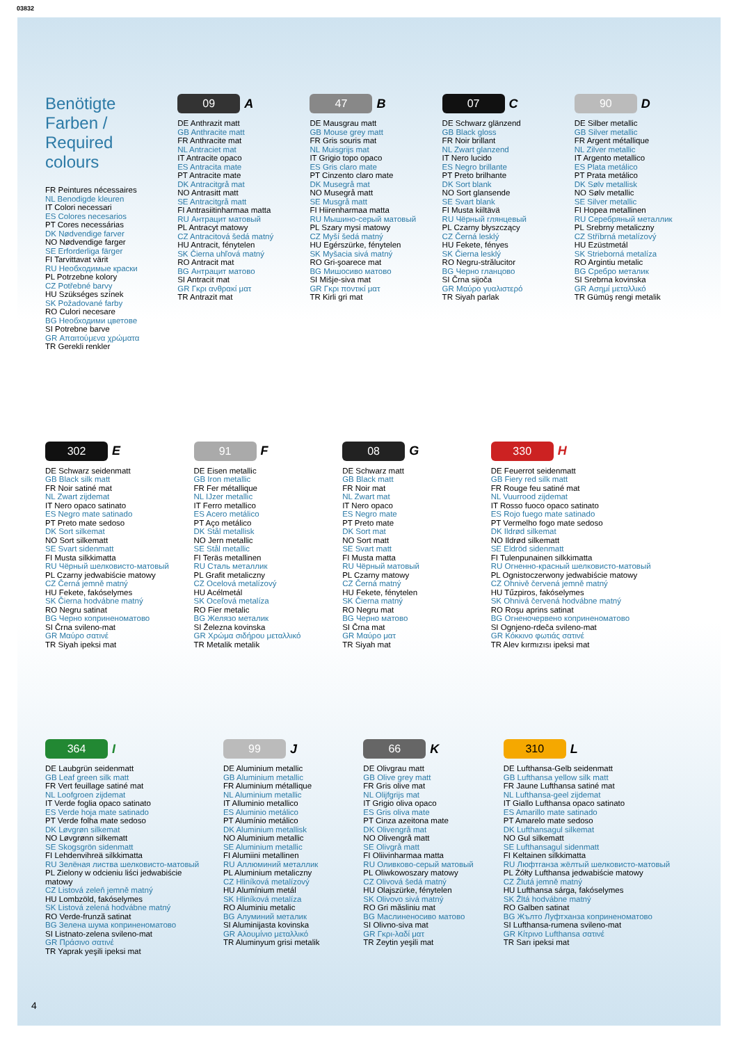03832
Benötigte Farben /
Required colours
FR Peintures nécessaires
NL Benodigde kleuren
IT Colori necessari
ES Colores necesarios
PT Cores necessárias
DK Nødvendige farver
NO Nødvendige farger
SE Erforderliga färger
FI Tarvittavat värit
RU Необходимые краски
PL Potrzebne kolory
CZ Potřebné barvy
HU Szükséges színek
SK Požadované farby
RO Culori necesare
BG Необходими цветове
SI Potrebne barve
GR Απαιτούμενα χρώματα
TR Gerekli renkler
09 A
DE Anthrazit matt
GB Anthracite matt
FR Anthracite mat
NL Antraciet mat
IT Antracite opaco
ES Antracita mate
PT Antracite mate
DK Antracitgrå mat
NO Antrasitt matt
SE Antracitgrå matt
FI Antrasiitinharmaa matta
RU Антрацит матовый
PL Antracyt matowy
CZ Antracitová šedá matný
HU Antracit, fénytelen
SK Čierna uhľová matný
RO Antracit mat
BG Антрацит матово
SI Antracit mat
GR Γκρι ανθρακί ματ
TR Antrazit mat
47 B
DE Mausgrau matt
GB Mouse grey matt
FR Gris souris mat
NL Muisgrijs mat
IT Grigio topo opaco
ES Gris claro mate
PT Cinzento claro mate
DK Musegrå mat
NO Musegrå matt
SE Musgrå matt
FI Hiirenharmaa matta
RU Мышино-серый матовый
PL Szary mysi matowy
CZ Myší šedá matný
HU Egérszürke, fénytelen
SK Myšacia sivá matný
RO Gri-şoarece mat
BG Мишосиво матово
SI Mišje-siva mat
GR Γκρι ποντικί ματ
TR Kirli gri mat
07 C
DE Schwarz glänzend
GB Black gloss
FR Noir brillant
NL Zwart glanzend
IT Nero lucido
ES Negro brillante
PT Preto brilhante
DK Sort blank
NO Sort glansende
SE Svart blank
FI Musta kiiltävä
RU Чёрный глянцевый
PL Czarny błyszczący
CZ Černá lesklý
HU Fekete, fényes
SK Čierna lesklý
RO Negru-strălucitor
BG Черно гланцово
SI Črna sijoča
GR Μαύρο γυαλιστερό
TR Siyah parlak
90 D
DE Silber metallic
GB Silver metallic
FR Argent métallique
NL Zilver metallic
IT Argento metallico
ES Plata metálico
PT Prata metálico
DK Sølv metallisk
NO Sølv metallic
SE Silver metallic
FI Hopea metallinen
RU Серебряный металлик
PL Srebrny metaliczny
CZ Stříbrná metalízový
HU Ezüstmetál
SK Strieborná metalíza
RO Argintiu metalic
BG Сребро металик
SI Srebrna kovinska
GR Ασημί μεταλλικό
TR Gümüş rengi metalik
302 E
DE Schwarz seidenmatt
GB Black silk matt
FR Noir satiné mat
NL Zwart zijdemat
IT Nero opaco satinato
ES Negro mate satinado
PT Preto mate sedoso
DK Sort silkemat
NO Sort silkematt
SE Svart sidenmatt
FI Musta silkkimatta
RU Чёрный шелковисто-матовый
PL Czarny jedwabiście matowy
CZ Černá jemně matný
HU Fekete, fakóselymes
SK Čierna hodvábne matný
RO Negru satinat
BG Черно коприненоматово
SI Črna svileno-mat
GR Μαύρο σατινέ
TR Siyah ipeksi mat
91 F
DE Eisen metallic
GB Iron metallic
FR Fer métallique
NL IJzer metallic
IT Ferro metallico
ES Acero metálico
PT Aço metálico
DK Stål metallisk
NO Jern metallic
SE Stål metallic
FI Teräs metallinen
RU Сталь металлик
PL Grafit metaliczny
CZ Ocelová metalízový
HU Acélmetál
SK Oceľová metalíza
RO Fier metalic
BG Желязо металик
SI Železna kovinska
GR Χρώμα σιδήρου μεταλλικό
TR Metalik metalik
08 G
DE Schwarz matt
GB Black matt
FR Noir mat
NL Zwart mat
IT Nero opaco
ES Negro mate
PT Preto mate
DK Sort mat
NO Sort matt
SE Svart matt
FI Musta matta
RU Чёрный матовый
PL Czarny matowy
CZ Černá matný
HU Fekete, fénytelen
SK Čierna matný
RO Negru mat
BG Черно матово
SI Črna mat
GR Μαύρο ματ
TR Siyah mat
330 H
DE Feuerrot seidenmatt
GB Fiery red silk matt
FR Rouge feu satiné mat
NL Vuurrood zijdemat
IT Rosso fuoco opaco satinato
ES Rojo fuego mate satinado
PT Vermelho fogo mate sedoso
DK Ildrød silkemat
NO Ildrød silkematt
SE Eldröd sidenmatt
FI Tulenpunainen silkkimatta
RU Огненно-красный шелковисто-матовый
PL Ognistoczerwony jedwabiście matowy
CZ Ohnivě červená jemně matný
HU Tűzpiros, fakóselymes
SK Ohnivá červená hodvábne matný
RO Roşu aprins satinat
BG Огненочервено коприненоматово
SI Ognjeno-rdeča svileno-mat
GR Κόκκινο φωτιάς σατινέ
TR Alev kırmızısı ipeksi mat
364 I
DE Laubgrün seidenmatt
GB Leaf green silk matt
FR Vert feuillage satiné mat
NL Loofgroen zijdemat
IT Verde foglia opaco satinato
ES Verde hoja mate satinado
PT Verde folha mate sedoso
DK Løvgrøn silkemat
NO Løvgrønn silkematt
SE Skogsgrön sidenmatt
FI Lehdenvihreä silkkimatta
RU Зелёная листва шелковисто-матовый
PL Zielony w odcieniu liści jedwabiście matowy
CZ Listová zeleň jemně matný
HU Lombzöld, fakóselymes
SK Listová zelená hodvábne matný
RO Verde-frunză satinat
BG Зелена шума коприненоматово
SI Listnato-zelena svileno-mat
GR Πράσινο σατινέ
TR Yaprak yeşili ipeksi mat
99 J
DE Aluminium metallic
GB Aluminium metallic
FR Aluminium métallique
NL Aluminium metallic
IT Alluminio metallico
ES Aluminio metálico
PT Alumínio metálico
DK Aluminium metallisk
NO Aluminium metallic
SE Aluminium metallic
FI Alumiini metallinen
RU Аллюминий металлик
PL Aluminium metaliczny
CZ Hliníková metalízový
HU Alumínium metál
SK Hliníková metalíza
RO Aluminiu metalic
BG Алуминий металик
SI Aluminijasta kovinska
GR Αλουμίνιο μεταλλικό
TR Aluminyum grisi metalik
66 K
DE Olivgrau matt
GB Olive grey matt
FR Gris olive mat
NL Olijfgrijs mat
IT Grigio oliva opaco
ES Gris oliva mate
PT Cinza azeitona mate
DK Olivengrå mat
NO Olivengrå matt
SE Olivgrå matt
FI Oliivinharmaa matta
RU Оливково-серый матовый
PL Oliwkowoszary matowy
CZ Olivová šedá matný
HU Olajszürke, fénytelen
SK Olivovo sivá matný
RO Gri măsliniu mat
BG Маслиненосиво матово
SI Olivno-siva mat
GR Γκρι-λαδί ματ
TR Zeytin yeşili mat
310 L
DE Lufthansa-Gelb seidenmatt
GB Lufthansa yellow silk matt
FR Jaune Lufthansa satiné mat
NL Lufthansa-geel zijdemat
IT Giallo Lufthansa opaco satinato
ES Amarillo mate satinado
PT Amarelo mate sedoso
DK Lufthansagul silkemat
NO Gul silkematt
SE Lufthansagul sidenmatt
FI Keltainen silkkimatta
RU Люфтганза жёлтый шелковисто-матовый
PL Żółty Lufthansa jedwabiście matowy
CZ Žlutá jemně matný
HU Lufthansa sárga, fakóselymes
SK Žltá hodvábne matný
RO Galben satinat
BG Жълто Луфтханза коприненоматово
SI Lufthansa-rumena svileno-mat
GR Κίτρινο Lufthansa σατινέ
TR Sarı ipeksi mat
4